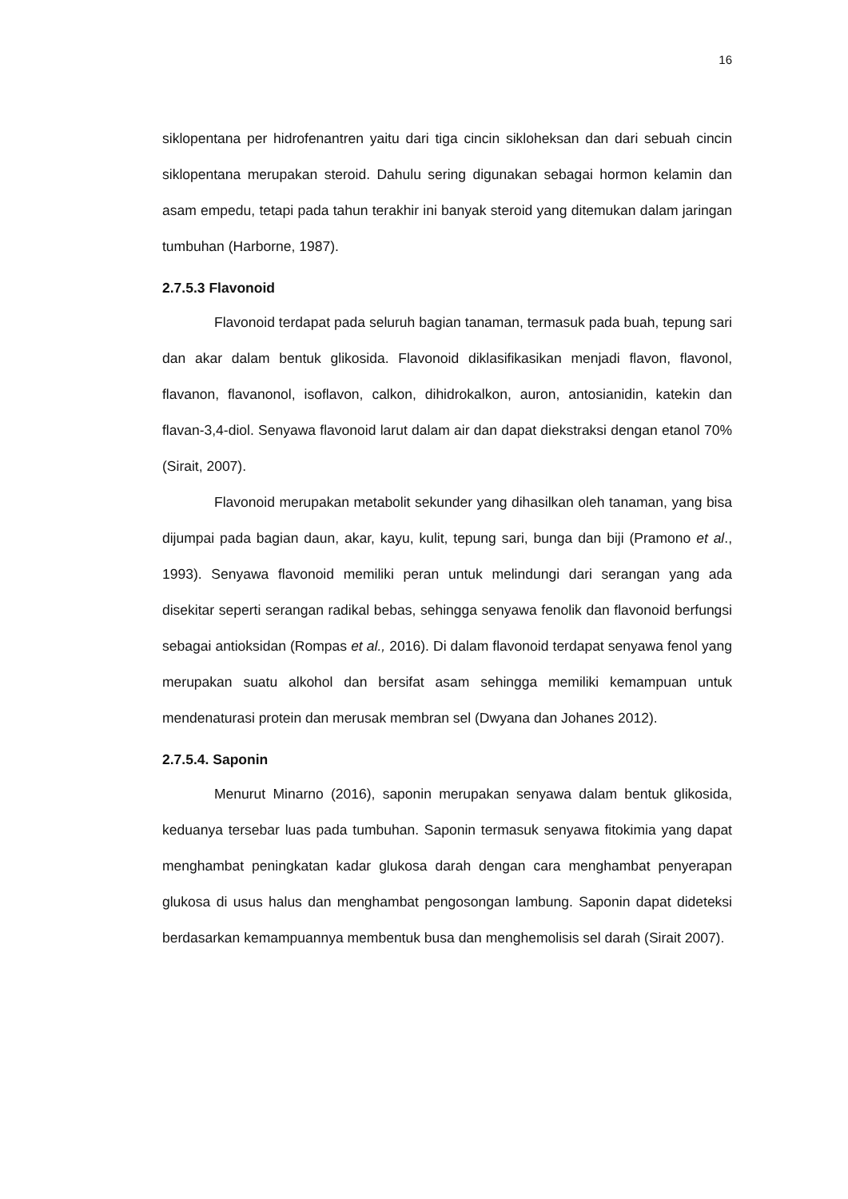16
siklopentana per hidrofenantren yaitu dari tiga cincin sikloheksan dan dari sebuah cincin siklopentana merupakan steroid. Dahulu sering digunakan sebagai hormon kelamin dan asam empedu, tetapi pada tahun terakhir ini banyak steroid yang ditemukan dalam jaringan tumbuhan (Harborne, 1987).
2.7.5.3 Flavonoid
Flavonoid terdapat pada seluruh bagian tanaman, termasuk pada buah, tepung sari dan akar dalam bentuk glikosida. Flavonoid diklasifikasikan menjadi flavon, flavonol, flavanon, flavanonol, isoflavon, calkon, dihidrokalkon, auron, antosianidin, katekin dan flavan-3,4-diol. Senyawa flavonoid larut dalam air dan dapat diekstraksi dengan etanol 70% (Sirait, 2007).
Flavonoid merupakan metabolit sekunder yang dihasilkan oleh tanaman, yang bisa dijumpai pada bagian daun, akar, kayu, kulit, tepung sari, bunga dan biji (Pramono et al., 1993). Senyawa flavonoid memiliki peran untuk melindungi dari serangan yang ada disekitar seperti serangan radikal bebas, sehingga senyawa fenolik dan flavonoid berfungsi sebagai antioksidan (Rompas et al., 2016). Di dalam flavonoid terdapat senyawa fenol yang merupakan suatu alkohol dan bersifat asam sehingga memiliki kemampuan untuk mendenaturasi protein dan merusak membran sel (Dwyana dan Johanes 2012).
2.7.5.4. Saponin
Menurut Minarno (2016), saponin merupakan senyawa dalam bentuk glikosida, keduanya tersebar luas pada tumbuhan. Saponin termasuk senyawa fitokimia yang dapat menghambat peningkatan kadar glukosa darah dengan cara menghambat penyerapan glukosa di usus halus dan menghambat pengosongan lambung. Saponin dapat dideteksi berdasarkan kemampuannya membentuk busa dan menghemolisis sel darah (Sirait 2007).